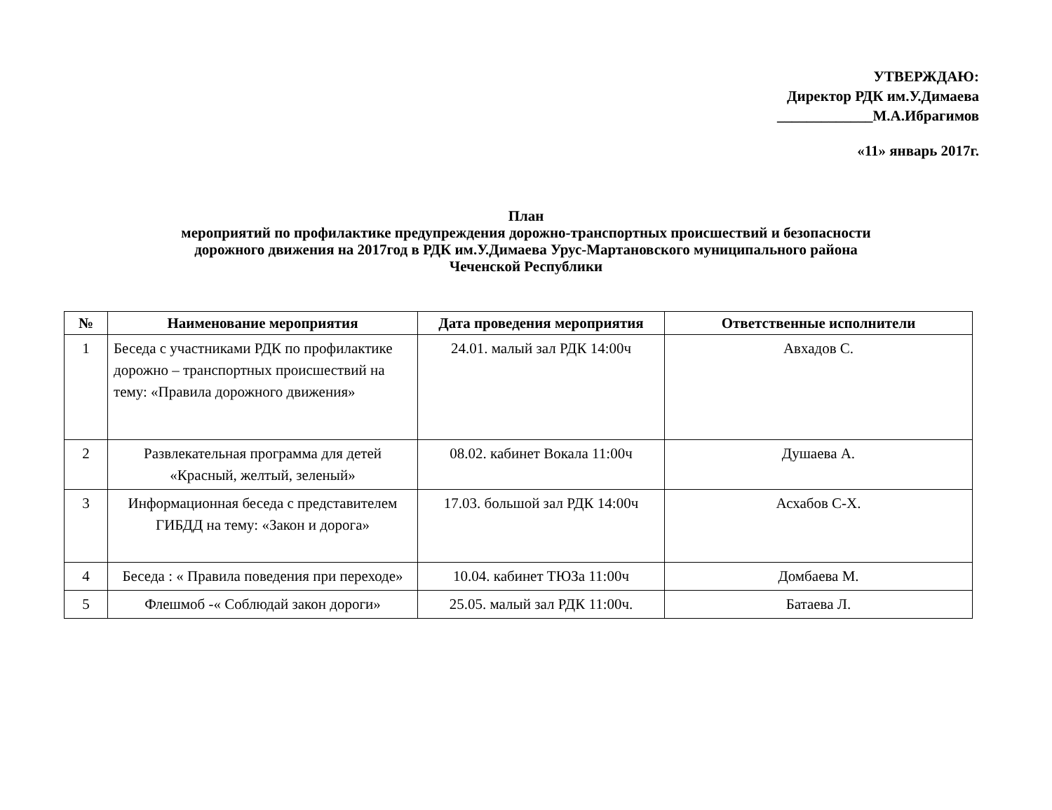УТВЕРЖДАЮ:
Директор РДК им.У.Димаева
_____________М.А.Ибрагимов
«11» январь 2017г.
План
мероприятий по профилактике предупреждения дорожно-транспортных происшествий и безопасности
дорожного движения на 2017год в РДК им.У.Димаева Урус-Мартановского муниципального района
Чеченской Республики
| № | Наименование мероприятия | Дата проведения мероприятия | Ответственные исполнители |
| --- | --- | --- | --- |
| 1 | Беседа с участниками РДК по профилактике дорожно – транспортных происшествий на тему: «Правила дорожного движения» | 24.01. малый зал РДК 14:00ч | Авхадов С. |
| 2 | Развлекательная программа для детей «Красный, желтый, зеленый» | 08.02. кабинет Вокала 11:00ч | Душаева А. |
| 3 | Информационная беседа с представителем ГИБДД на тему: «Закон и дорога» | 17.03. большой зал РДК 14:00ч | Асхабов С-Х. |
| 4 | Беседа : « Правила поведения при переходе» | 10.04. кабинет ТЮЗа 11:00ч | Домбаева М. |
| 5 | Флешмоб -« Соблюдай закон дороги» | 25.05. малый зал РДК 11:00ч. | Батаева Л. |